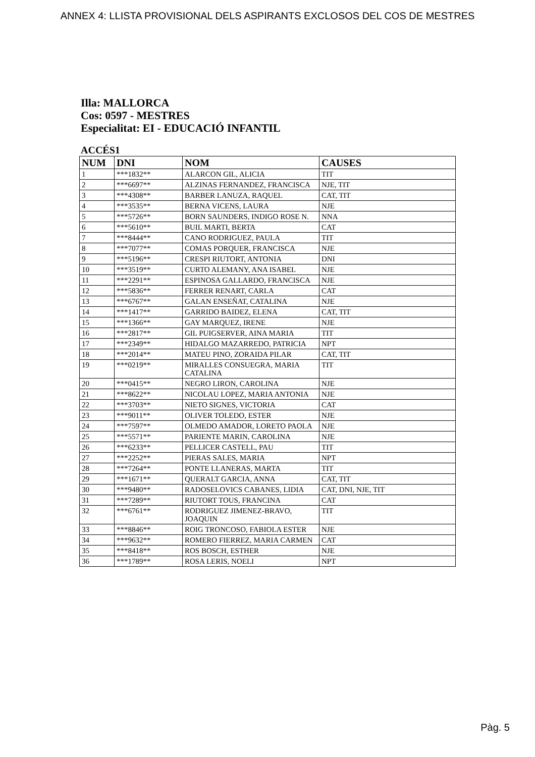ANNEX 4: LLISTA PROVISIONAL DELS ASPIRANTS EXCLOSOS DEL COS DE MESTRES
Illa: MALLORCA
Cos: 0597 - MESTRES
Especialitat: EI - EDUCACIÓ INFANTIL
ACCÉS1
| NUM | DNI | NOM | CAUSES |
| --- | --- | --- | --- |
| 1 | ***1832** | ALARCON GIL, ALICIA | TIT |
| 2 | ***6697** | ALZINAS FERNANDEZ, FRANCISCA | NJE, TIT |
| 3 | ***4308** | BARBER LANUZA, RAQUEL | CAT, TIT |
| 4 | ***3535** | BERNA VICENS, LAURA | NJE |
| 5 | ***5726** | BORN SAUNDERS, INDIGO ROSE N. | NNA |
| 6 | ***5610** | BUIL MARTI, BERTA | CAT |
| 7 | ***8444** | CANO RODRIGUEZ, PAULA | TIT |
| 8 | ***7077** | COMAS PORQUER, FRANCISCA | NJE |
| 9 | ***5196** | CRESPI RIUTORT, ANTONIA | DNI |
| 10 | ***3519** | CURTO ALEMANY, ANA ISABEL | NJE |
| 11 | ***2291** | ESPINOSA GALLARDO, FRANCISCA | NJE |
| 12 | ***5836** | FERRER RENART, CARLA | CAT |
| 13 | ***6767** | GALAN ENSEÑAT, CATALINA | NJE |
| 14 | ***1417** | GARRIDO BAIDEZ, ELENA | CAT, TIT |
| 15 | ***1366** | GAY MARQUEZ, IRENE | NJE |
| 16 | ***2817** | GIL PUIGSERVER, AINA MARIA | TIT |
| 17 | ***2349** | HIDALGO MAZARREDO, PATRICIA | NPT |
| 18 | ***2014** | MATEU PINO, ZORAIDA PILAR | CAT, TIT |
| 19 | ***0219** | MIRALLES CONSUEGRA, MARIA CATALINA | TIT |
| 20 | ***0415** | NEGRO LIRON, CAROLINA | NJE |
| 21 | ***8622** | NICOLAU LOPEZ, MARIA ANTONIA | NJE |
| 22 | ***3703** | NIETO SIGNES, VICTORIA | CAT |
| 23 | ***9011** | OLIVER TOLEDO, ESTER | NJE |
| 24 | ***7597** | OLMEDO AMADOR, LORETO PAOLA | NJE |
| 25 | ***5571** | PARIENTE MARIN, CAROLINA | NJE |
| 26 | ***6233** | PELLICER CASTELL, PAU | TIT |
| 27 | ***2252** | PIERAS SALES, MARIA | NPT |
| 28 | ***7264** | PONTE LLANERAS, MARTA | TIT |
| 29 | ***1671** | QUERALT GARCIA, ANNA | CAT, TIT |
| 30 | ***9480** | RADOSELOVICS CABANES, LIDIA | CAT, DNI, NJE, TIT |
| 31 | ***7289** | RIUTORT TOUS, FRANCINA | CAT |
| 32 | ***6761** | RODRIGUEZ JIMENEZ-BRAVO, JOAQUIN | TIT |
| 33 | ***8846** | ROIG TRONCOSO, FABIOLA ESTER | NJE |
| 34 | ***9632** | ROMERO FIERREZ, MARIA CARMEN | CAT |
| 35 | ***8418** | ROS BOSCH, ESTHER | NJE |
| 36 | ***1789** | ROSA LERIS, NOELI | NPT |
Pàg. 5